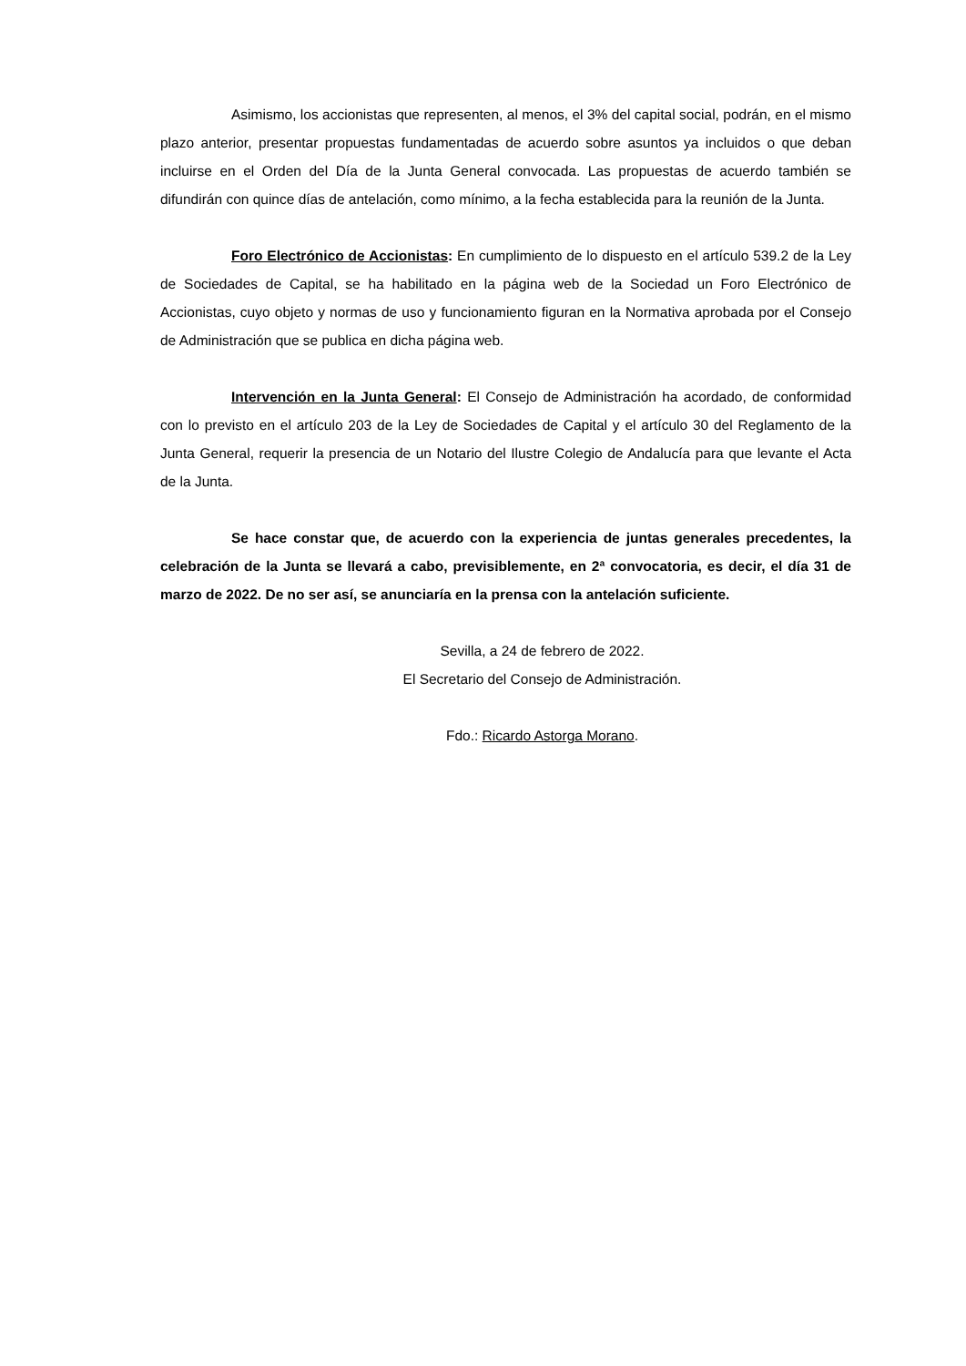Asimismo, los accionistas que representen, al menos, el 3% del capital social, podrán, en el mismo plazo anterior, presentar propuestas fundamentadas de acuerdo sobre asuntos ya incluidos o que deban incluirse en el Orden del Día de la Junta General convocada. Las propuestas de acuerdo también se difundirán con quince días de antelación, como mínimo, a la fecha establecida para la reunión de la Junta.
Foro Electrónico de Accionistas: En cumplimiento de lo dispuesto en el artículo 539.2 de la Ley de Sociedades de Capital, se ha habilitado en la página web de la Sociedad un Foro Electrónico de Accionistas, cuyo objeto y normas de uso y funcionamiento figuran en la Normativa aprobada por el Consejo de Administración que se publica en dicha página web.
Intervención en la Junta General: El Consejo de Administración ha acordado, de conformidad con lo previsto en el artículo 203 de la Ley de Sociedades de Capital y el artículo 30 del Reglamento de la Junta General, requerir la presencia de un Notario del Ilustre Colegio de Andalucía para que levante el Acta de la Junta.
Se hace constar que, de acuerdo con la experiencia de juntas generales precedentes, la celebración de la Junta se llevará a cabo, previsiblemente, en 2ª convocatoria, es decir, el día 31 de marzo de 2022. De no ser así, se anunciaría en la prensa con la antelación suficiente.
Sevilla, a 24 de febrero de 2022.
El Secretario del Consejo de Administración.
Fdo.: Ricardo Astorga Morano.